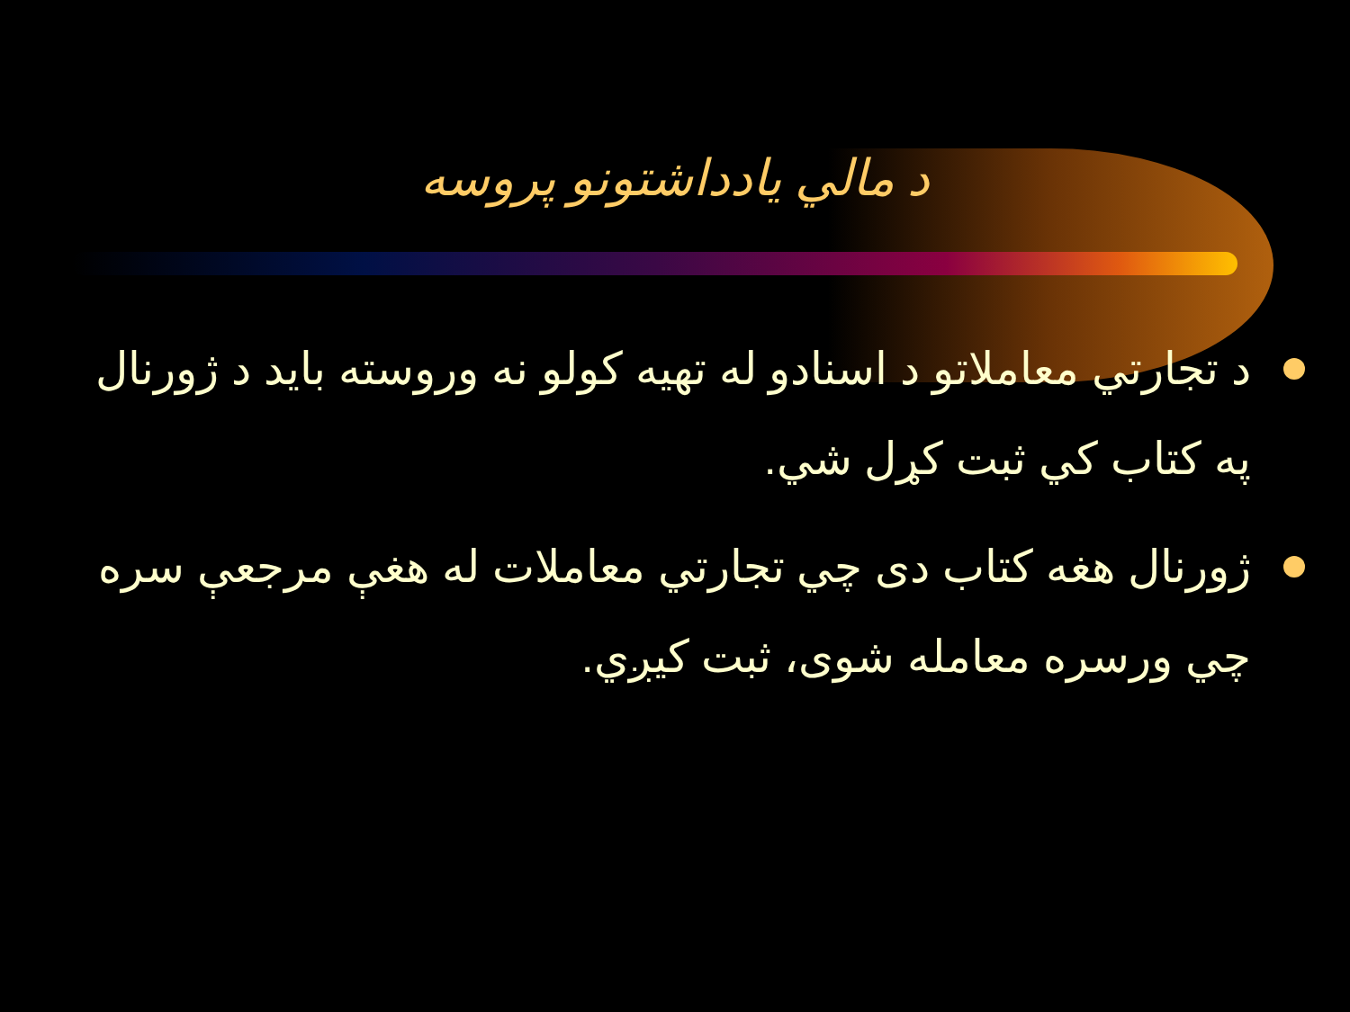د مالي يادداشتونو پروسه
د تجارتي معاملاتو د اسنادو له تهيه کولو نه وروسته بايد د ژورنال په کتاب کي ثبت کړل شي.
ژورنال هغه کتاب دی چي تجارتي معاملات له هغې مرجعې سره چي ورسره معامله شوی، ثبت کيږي.